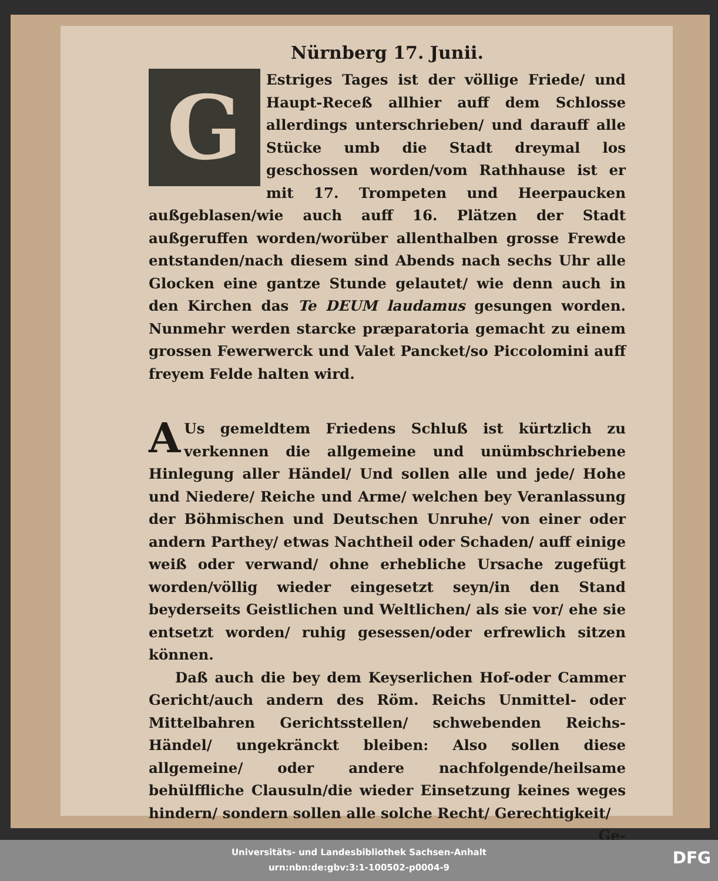Nürnberg 17. Junii.
GEstriges Tages ist der völlige Friede/ und Haupt-Receß allhier auff dem Schlosse allerdings unterschrieben/ und darauff alle Stücke umb die Stadt dreymal los geschossen worden/vom Rathhause ist er mit 17. Trompeten und Heerpaucken außgeblasen/wie auch auff 16. Plätzen der Stadt außgeruffen worden/worüber allenthalben grosse Frewde entstanden/nach diesem sind Abends nach sechs Uhr alle Glocken eine gantze Stunde gelautet/ wie denn auch in den Kirchen das Te DEUM laudamus gesungen worden. Nunmehr werden starcke præparatoria gemacht zu einem grossen Fewerwerck und Valet Pancket/so Piccolomini auff freyem Felde halten wird.
AUs gemeldtem Friedens Schluß ist kürtzlich zu verkennen die allgemeine und unümbschriebene Hinlegung aller Händel/ Und sollen alle und jede/ Hohe und Niedere/ Reiche und Arme/ welchen bey Veranlassung der Böhmischen und Deutschen Unruhe/ von einer oder andern Parthey/ etwas Nachtheil oder Schaden/ auff einige weiß oder verwand/ ohne erhebliche Ursache zugefügt worden/völlig wieder eingesetzt seyn/in den Stand beyderseits Geistlichen und Weltlichen/ als sie vor/ ehe sie entsetzt worden/ ruhig gesessen/oder erfrewlich sitzen können.
Daß auch die bey dem Keyserlichen Hof-oder Cammer Gericht/auch andern des Röm. Reichs Unmittel- oder Mittelbahren Gerichtsstellen/ schwebenden Reichs- Händel/ ungekränckt bleiben: Also sollen diese allgemeine/ oder andere nachfolgende/heilsame behülffliche Clausuln/die wieder Einsetzung keines weges hindern/ sondern sollen alle solche Recht/ Gerechtigkeit/
Ge-
Universitäts- und Landesbibliothek Sachsen-Anhalt
urn:nbn:de:gbv:3:1-100502-p0004-9
DFG